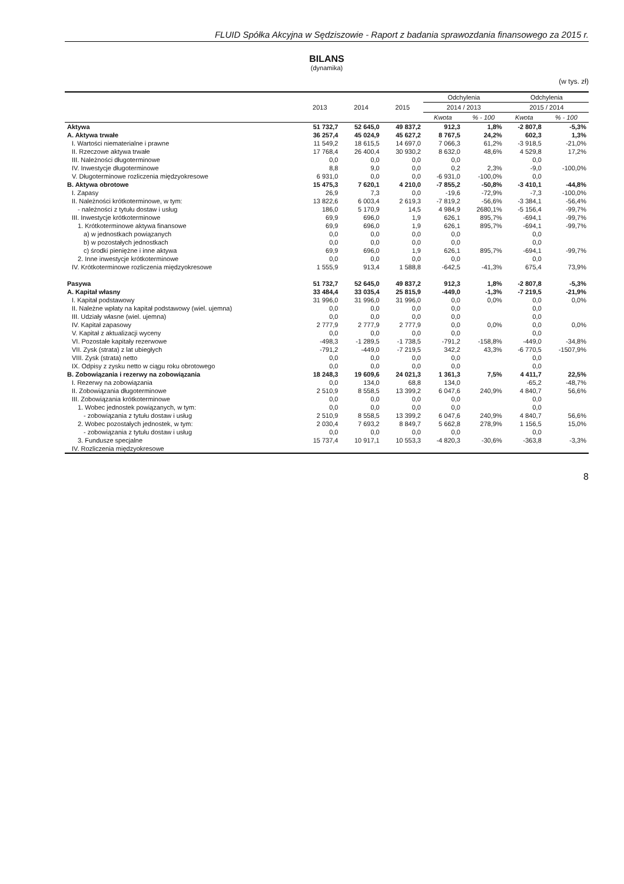FLUID Spółka Akcyjna w Sędziszowie - Raport z badania sprawozdania finansowego za 2015 r.
BILANS
(dynamika)
(w tys. zł)
| | 2013 | 2014 | 2015 | Odchylenia | | Odchylenia | |
| --- | --- | --- | --- | --- | --- | --- | --- |
| | | | | 2014 / 2013 | | 2015 / 2014 | |
| | | | | Kwota | % - 100 | Kwota | % - 100 |
| Aktywa | 51 732,7 | 52 645,0 | 49 837,2 | 912,3 | 1,8% | -2 807,8 | -5,3% |
| A. Aktywa trwałe | 36 257,4 | 45 024,9 | 45 627,2 | 8 767,5 | 24,2% | 602,3 | 1,3% |
| I. Wartości niematerialne i prawne | 11 549,2 | 18 615,5 | 14 697,0 | 7 066,3 | 61,2% | -3 918,5 | -21,0% |
| II. Rzeczowe aktywa trwałe | 17 768,4 | 26 400,4 | 30 930,2 | 8 632,0 | 48,6% | 4 529,8 | 17,2% |
| III. Należności długoterminowe | 0,0 | 0,0 | 0,0 | 0,0 | | 0,0 | |
| IV. Inwestycje długoterminowe | 8,8 | 9,0 | 0,0 | 0,2 | 2,3% | -9,0 | -100,0% |
| V. Długoterminowe rozliczenia międzyokresowe | 6 931,0 | 0,0 | 0,0 | -6 931,0 | -100,0% | 0,0 | |
| B. Aktywa obrotowe | 15 475,3 | 7 620,1 | 4 210,0 | -7 855,2 | -50,8% | -3 410,1 | -44,8% |
| I. Zapasy | 26,9 | 7,3 | 0,0 | -19,6 | -72,9% | -7,3 | -100,0% |
| II. Należności krótkoterminowe, w tym: | 13 822,6 | 6 003,4 | 2 619,3 | -7 819,2 | -56,6% | -3 384,1 | -56,4% |
| - należności z tytułu dostaw i usług | 186,0 | 5 170,9 | 14,5 | 4 984,9 | 2680,1% | -5 156,4 | -99,7% |
| III. Inwestycje krótkoterminowe | 69,9 | 696,0 | 1,9 | 626,1 | 895,7% | -694,1 | -99,7% |
| 1. Krótkoterminowe aktywa finansowe | 69,9 | 696,0 | 1,9 | 626,1 | 895,7% | -694,1 | -99,7% |
| a) w jednostkach powiązanych | 0,0 | 0,0 | 0,0 | 0,0 | | 0,0 | |
| b) w pozostałych jednostkach | 0,0 | 0,0 | 0,0 | 0,0 | | 0,0 | |
| c) środki pieniężne i inne aktywa | 69,9 | 696,0 | 1,9 | 626,1 | 895,7% | -694,1 | -99,7% |
| 2. Inne inwestycje krótkoterminowe | 0,0 | 0,0 | 0,0 | 0,0 | | 0,0 | |
| IV. Krótkoterminowe rozliczenia międzyokresowe | 1 555,9 | 913,4 | 1 588,8 | -642,5 | -41,3% | 675,4 | 73,9% |
| Pasywa | 51 732,7 | 52 645,0 | 49 837,2 | 912,3 | 1,8% | -2 807,8 | -5,3% |
| A. Kapitał własny | 33 484,4 | 33 035,4 | 25 815,9 | -449,0 | -1,3% | -7 219,5 | -21,9% |
| I. Kapitał podstawowy | 31 996,0 | 31 996,0 | 31 996,0 | 0,0 | 0,0% | 0,0 | 0,0% |
| II. Należne wpłaty na kapitał podstawowy (wiel. ujemna) | 0,0 | 0,0 | 0,0 | 0,0 | | 0,0 | |
| III. Udziały własne (wiel. ujemna) | 0,0 | 0,0 | 0,0 | 0,0 | | 0,0 | |
| IV. Kapitał zapasowy | 2 777,9 | 2 777,9 | 2 777,9 | 0,0 | 0,0% | 0,0 | 0,0% |
| V. Kapitał z aktualizacji wyceny | 0,0 | 0,0 | 0,0 | 0,0 | | 0,0 | |
| VI. Pozostałe kapitały rezerwowe | -498,3 | -1 289,5 | -1 738,5 | -791,2 | -158,8% | -449,0 | -34,8% |
| VII. Zysk (strata) z lat ubiegłych | -791,2 | -449,0 | -7 219,5 | 342,2 | 43,3% | -6 770,5 | -1507,9% |
| VIII. Zysk (strata) netto | 0,0 | 0,0 | 0,0 | 0,0 | | 0,0 | |
| IX. Odpisy z zysku netto w ciągu roku obrotowego | 0,0 | 0,0 | 0,0 | 0,0 | | 0,0 | |
| B. Zobowiązania i rezerwy na zobowiązania | 18 248,3 | 19 609,6 | 24 021,3 | 1 361,3 | 7,5% | 4 411,7 | 22,5% |
| I. Rezerwy na zobowiązania | 0,0 | 134,0 | 68,8 | 134,0 | | -65,2 | -48,7% |
| II. Zobowiązania długoterminowe | 2 510,9 | 8 558,5 | 13 399,2 | 6 047,6 | 240,9% | 4 840,7 | 56,6% |
| III. Zobowiązania krótkoterminowe | 0,0 | 0,0 | 0,0 | 0,0 | | 0,0 | |
| 1. Wobec jednostek powiązanych, w tym: | 0,0 | 0,0 | 0,0 | 0,0 | | 0,0 | |
| - zobowiązania z tytułu dostaw i usług | 2 510,9 | 8 558,5 | 13 399,2 | 6 047,6 | 240,9% | 4 840,7 | 56,6% |
| 2. Wobec pozostałych jednostek, w tym: | 2 030,4 | 7 693,2 | 8 849,7 | 5 662,8 | 278,9% | 1 156,5 | 15,0% |
| - zobowiązania z tytułu dostaw i usług | 0,0 | 0,0 | 0,0 | 0,0 | | 0,0 | |
| 3. Fundusze specjalne | 15 737,4 | 10 917,1 | 10 553,3 | -4 820,3 | -30,6% | -363,8 | -3,3% |
| IV. Rozliczenia międzyokresowe | | | | | | | |
8